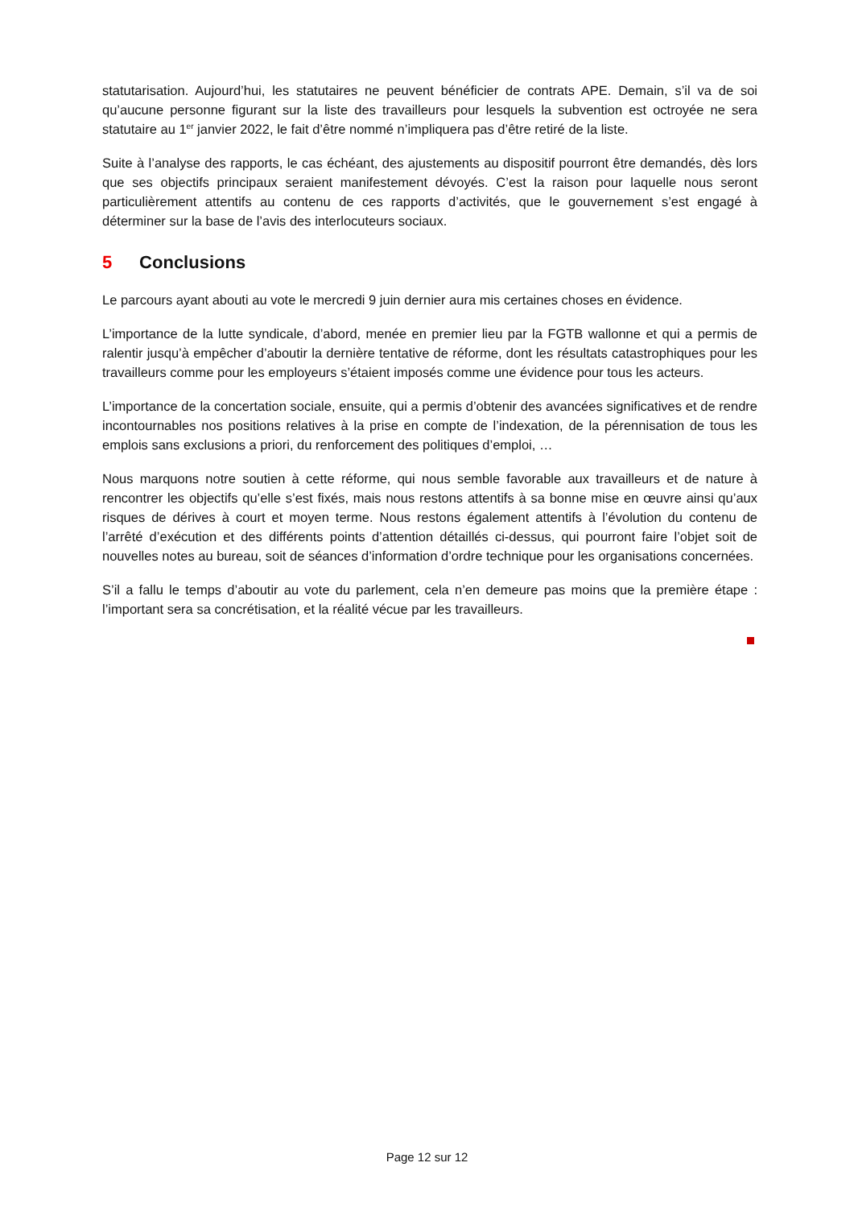statutarisation. Aujourd’hui, les statutaires ne peuvent bénéficier de contrats APE. Demain, s’il va de soi qu’aucune personne figurant sur la liste des travailleurs pour lesquels la subvention est octroyée ne sera statutaire au 1<sup>er</sup> janvier 2022, le fait d’être nommé n’impliquera pas d’être retiré de la liste.
Suite à l’analyse des rapports, le cas échéant, des ajustements au dispositif pourront être demandés, dès lors que ses objectifs principaux seraient manifestement dévoyés. C’est la raison pour laquelle nous seront particulièrement attentifs au contenu de ces rapports d’activités, que le gouvernement s’est engagé à déterminer sur la base de l’avis des interlocuteurs sociaux.
5 Conclusions
Le parcours ayant abouti au vote le mercredi 9 juin dernier aura mis certaines choses en évidence.
L’importance de la lutte syndicale, d’abord, menée en premier lieu par la FGTB wallonne et qui a permis de ralentir jusqu’à empêcher d’aboutir la dernière tentative de réforme, dont les résultats catastrophiques pour les travailleurs comme pour les employeurs s’étaient imposés comme une évidence pour tous les acteurs.
L’importance de la concertation sociale, ensuite, qui a permis d’obtenir des avancées significatives et de rendre incontournables nos positions relatives à la prise en compte de l’indexation, de la pérennisation de tous les emplois sans exclusions a priori, du renforcement des politiques d’emploi, …
Nous marquons notre soutien à cette réforme, qui nous semble favorable aux travailleurs et de nature à rencontrer les objectifs qu’elle s’est fixés, mais nous restons attentifs à sa bonne mise en œuvre ainsi qu’aux risques de dérives à court et moyen terme. Nous restons également attentifs à l’évolution du contenu de l’arrêté d’exécution et des différents points d’attention détaillés ci-dessus, qui pourront faire l’objet soit de nouvelles notes au bureau, soit de séances d’information d’ordre technique pour les organisations concernées.
S’il a fallu le temps d’aboutir au vote du parlement, cela n’en demeure pas moins que la première étape : l’important sera sa concrétisation, et la réalité vécue par les travailleurs.
Page 12 sur 12